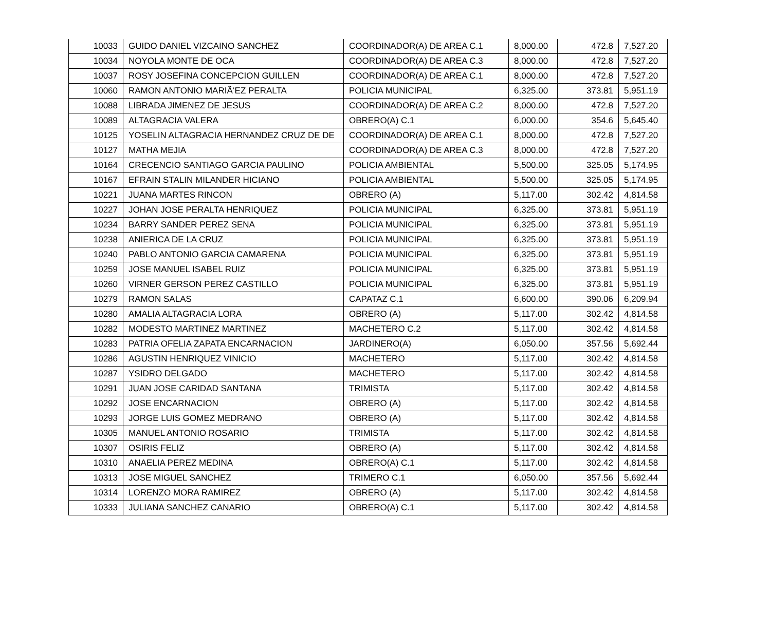| 10033 | GUIDO DANIEL VIZCAINO SANCHEZ | COORDINADOR(A) DE AREA C.1 | 8,000.00 | 472.8 | 7,527.20 |
| 10034 | NOYOLA MONTE DE OCA | COORDINADOR(A) DE AREA C.3 | 8,000.00 | 472.8 | 7,527.20 |
| 10037 | ROSY JOSEFINA CONCEPCION GUILLEN | COORDINADOR(A) DE AREA C.1 | 8,000.00 | 472.8 | 7,527.20 |
| 10060 | RAMON ANTONIO MARIÃ‘EZ PERALTA | POLICIA MUNICIPAL | 6,325.00 | 373.81 | 5,951.19 |
| 10088 | LIBRADA JIMENEZ DE JESUS | COORDINADOR(A) DE AREA C.2 | 8,000.00 | 472.8 | 7,527.20 |
| 10089 | ALTAGRACIA VALERA | OBRERO(A) C.1 | 6,000.00 | 354.6 | 5,645.40 |
| 10125 | YOSELIN ALTAGRACIA HERNANDEZ CRUZ DE DE | COORDINADOR(A) DE AREA C.1 | 8,000.00 | 472.8 | 7,527.20 |
| 10127 | MATHA MEJIA | COORDINADOR(A) DE AREA C.3 | 8,000.00 | 472.8 | 7,527.20 |
| 10164 | CRECENCIO SANTIAGO GARCIA PAULINO | POLICIA AMBIENTAL | 5,500.00 | 325.05 | 5,174.95 |
| 10167 | EFRAIN STALIN MILANDER HICIANO | POLICIA AMBIENTAL | 5,500.00 | 325.05 | 5,174.95 |
| 10221 | JUANA MARTES RINCON | OBRERO (A) | 5,117.00 | 302.42 | 4,814.58 |
| 10227 | JOHAN JOSE PERALTA HENRIQUEZ | POLICIA MUNICIPAL | 6,325.00 | 373.81 | 5,951.19 |
| 10234 | BARRY SANDER PEREZ SENA | POLICIA MUNICIPAL | 6,325.00 | 373.81 | 5,951.19 |
| 10238 | ANIERICA DE LA CRUZ | POLICIA MUNICIPAL | 6,325.00 | 373.81 | 5,951.19 |
| 10240 | PABLO ANTONIO GARCIA CAMARENA | POLICIA MUNICIPAL | 6,325.00 | 373.81 | 5,951.19 |
| 10259 | JOSE MANUEL ISABEL RUIZ | POLICIA MUNICIPAL | 6,325.00 | 373.81 | 5,951.19 |
| 10260 | VIRNER GERSON PEREZ CASTILLO | POLICIA MUNICIPAL | 6,325.00 | 373.81 | 5,951.19 |
| 10279 | RAMON SALAS | CAPATAZ C.1 | 6,600.00 | 390.06 | 6,209.94 |
| 10280 | AMALIA ALTAGRACIA LORA | OBRERO (A) | 5,117.00 | 302.42 | 4,814.58 |
| 10282 | MODESTO MARTINEZ MARTINEZ | MACHETERO C.2 | 5,117.00 | 302.42 | 4,814.58 |
| 10283 | PATRIA OFELIA ZAPATA ENCARNACION | JARDINERO(A) | 6,050.00 | 357.56 | 5,692.44 |
| 10286 | AGUSTIN HENRIQUEZ VINICIO | MACHETERO | 5,117.00 | 302.42 | 4,814.58 |
| 10287 | YSIDRO DELGADO | MACHETERO | 5,117.00 | 302.42 | 4,814.58 |
| 10291 | JUAN JOSE CARIDAD SANTANA | TRIMISTA | 5,117.00 | 302.42 | 4,814.58 |
| 10292 | JOSE ENCARNACION | OBRERO (A) | 5,117.00 | 302.42 | 4,814.58 |
| 10293 | JORGE LUIS GOMEZ MEDRANO | OBRERO (A) | 5,117.00 | 302.42 | 4,814.58 |
| 10305 | MANUEL ANTONIO ROSARIO | TRIMISTA | 5,117.00 | 302.42 | 4,814.58 |
| 10307 | OSIRIS FELIZ | OBRERO (A) | 5,117.00 | 302.42 | 4,814.58 |
| 10310 | ANAELIA PEREZ MEDINA | OBRERO(A) C.1 | 5,117.00 | 302.42 | 4,814.58 |
| 10313 | JOSE MIGUEL SANCHEZ | TRIMERO C.1 | 6,050.00 | 357.56 | 5,692.44 |
| 10314 | LORENZO MORA RAMIREZ | OBRERO (A) | 5,117.00 | 302.42 | 4,814.58 |
| 10333 | JULIANA SANCHEZ CANARIO | OBRERO(A) C.1 | 5,117.00 | 302.42 | 4,814.58 |